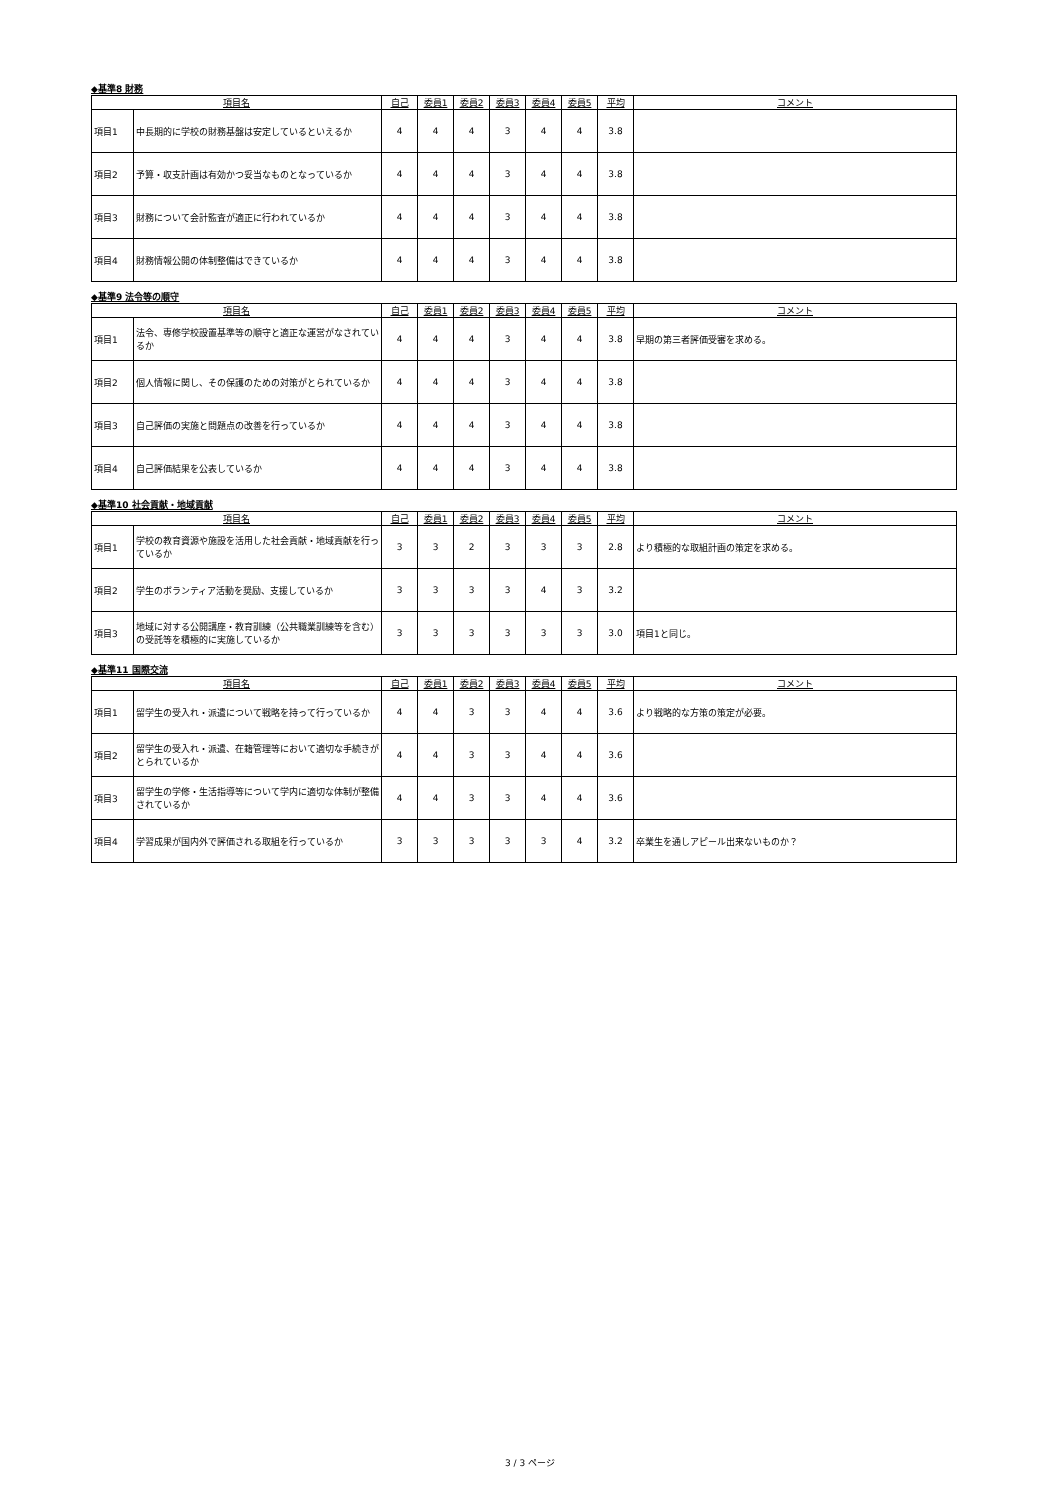◆基準8 財務
| 項目名 | | 自己 | 委員1 | 委員2 | 委員3 | 委員4 | 委員5 | 平均 | コメント |
| --- | --- | --- | --- | --- | --- | --- | --- | --- | --- |
| 項目1 | 中長期的に学校の財務基盤は安定しているといえるか | 4 | 4 | 4 | 3 | 4 | 4 | 3.8 | |
| 項目2 | 予算・収支計画は有効かつ妥当なものとなっているか | 4 | 4 | 4 | 3 | 4 | 4 | 3.8 | |
| 項目3 | 財務について会計監査が適正に行われているか | 4 | 4 | 4 | 3 | 4 | 4 | 3.8 | |
| 項目4 | 財務情報公開の体制整備はできているか | 4 | 4 | 4 | 3 | 4 | 4 | 3.8 | |
◆基準9 法令等の順守
| 項目名 | | 自己 | 委員1 | 委員2 | 委員3 | 委員4 | 委員5 | 平均 | コメント |
| --- | --- | --- | --- | --- | --- | --- | --- | --- | --- |
| 項目1 | 法令、専修学校設置基準等の順守と適正な運営がなされているか | 4 | 4 | 4 | 3 | 4 | 4 | 3.8 | 早期の第三者評価受審を求める。 |
| 項目2 | 個人情報に関し、その保護のための対策がとられているか | 4 | 4 | 4 | 3 | 4 | 4 | 3.8 | |
| 項目3 | 自己評価の実施と問題点の改善を行っているか | 4 | 4 | 4 | 3 | 4 | 4 | 3.8 | |
| 項目4 | 自己評価結果を公表しているか | 4 | 4 | 4 | 3 | 4 | 4 | 3.8 | |
◆基準10 社会貢献・地域貢献
| 項目名 | | 自己 | 委員1 | 委員2 | 委員3 | 委員4 | 委員5 | 平均 | コメント |
| --- | --- | --- | --- | --- | --- | --- | --- | --- | --- |
| 項目1 | 学校の教育資源や施設を活用した社会貢献・地域貢献を行っているか | 3 | 3 | 2 | 3 | 3 | 3 | 2.8 | より積極的な取組計画の策定を求める。 |
| 項目2 | 学生のボランティア活動を奨励、支援しているか | 3 | 3 | 3 | 3 | 4 | 3 | 3.2 | |
| 項目3 | 地域に対する公開講座・教育訓練（公共職業訓練等を含む）の受託等を積極的に実施しているか | 3 | 3 | 3 | 3 | 3 | 3 | 3.0 | 項目1と同じ。 |
◆基準11 国際交流
| 項目名 | | 自己 | 委員1 | 委員2 | 委員3 | 委員4 | 委員5 | 平均 | コメント |
| --- | --- | --- | --- | --- | --- | --- | --- | --- | --- |
| 項目1 | 留学生の受入れ・派遣について戦略を持って行っているか | 4 | 4 | 3 | 3 | 4 | 4 | 3.6 | より戦略的な方策の策定が必要。 |
| 項目2 | 留学生の受入れ・派遣、在籍管理等において適切な手続きがとられているか | 4 | 4 | 3 | 3 | 4 | 4 | 3.6 | |
| 項目3 | 留学生の学修・生活指導等について学内に適切な体制が整備されているか | 4 | 4 | 3 | 3 | 4 | 4 | 3.6 | |
| 項目4 | 学習成果が国内外で評価される取組を行っているか | 3 | 3 | 3 | 3 | 3 | 4 | 3.2 | 卒業生を通しアピール出来ないものか？ |
3 / 3 ページ